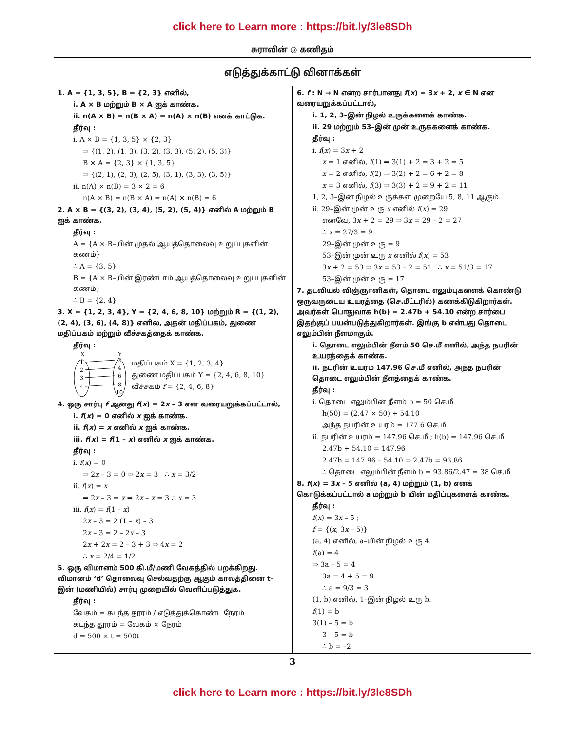click here to Learn more : https://bit.ly/3le8SDh
சுராவின் ◎ கணிதம்
எடுத்துக்காட்டு வினாக்கள்
1. A = {1, 3, 5}, B = {2, 3} எனில்,
i. A × B மற்றும் B × A ஐக் காண்க.
ii. n(A × B) = n(B × A) = n(A) × n(B) எனக் காட்டுக.
தீர்வு :
i. A × B = {1, 3, 5} × {2, 3}
⇒ {(1, 2), (1, 3), (3, 2), (3, 3), (5, 2), (5, 3)}
B × A = {2, 3} × {1, 3, 5}
⇒ {(2, 1), (2, 3), (2, 5), (3, 1), (3, 3), (3, 5)}
ii. n(A) × n(B) = 3 × 2 = 6
n(A × B) = n(B × A) = n(A) × n(B) = 6
2. A × B = {(3, 2), (3, 4), (5, 2), (5, 4)} எனில் A மற்றும் B ஐக் காண்க.
தீர்வு :
A = {A × B–யின் முதல் ஆயத்தொலைவு உறுப்புகளின் கணம்}
∴ A = {3, 5}
B = {A × B–யின் இரண்டாம் ஆயத்தொலைவு உறுப்புகளின் கணம்}
∴ B = {2, 4}
3. X = {1, 2, 3, 4}, Y = {2, 4, 6, 8, 10} மற்றும் R = {(1, 2), (2, 4), (3, 6), (4, 8)} எனில், அதன் மதிப்பகம், துணை மதிப்பகம் மற்றும் வீச்சகத்தைக் காண்க.
தீர்வு :
X
Y
1
2
3
4
2
4
6
8
10
மதிப்பகம் X = {1, 2, 3, 4}
துணை மதிப்பகம் Y = {2, 4, 6, 8, 10}
வீச்சகம் f = {2, 4, 6, 8}
4. ஒரு சார்பு f ஆனது f(x) = 2x – 3 என வரையறுக்கப்பட்டால்,
i. f(x) = 0 எனில் x ஐக் காண்க.
ii. f(x) = x எனில் x ஐக் காண்க.
iii. f(x) = f(1 – x) எனில் x ஐக் காண்க.
தீர்வு :
i. f(x) = 0
⇒ 2x – 3 = 0 ⇒ 2x = 3 ∴ x = 3/2
ii. f(x) = x
⇒ 2x – 3 = x ⇒ 2x – x = 3 ∴ x = 3
iii. f(x) = f(1 – x)
2x – 3 = 2 (1 – x) – 3
2x – 3 = 2 – 2x – 3
2x + 2x = 2 – 3 + 3 ⇒ 4x = 2
∴ x = 2/4 = 1/2
5. ஒரு விமானம் 500 கி.மீ/மணி வேகத்தில் பறக்கிறது. விமானம் ‘d’ தொலைவு செல்வதற்கு ஆகும் காலத்தினை t–இன் (மணியில்) சார்பு முறையில் வெளிப்படுத்துக.
தீர்வு :
வேகம் = கடந்த தூரம் / எடுத்துக்கொண்ட நேரம்
கடந்த தூரம் = வேகம் × நேரம்
d = 500 × t = 500t
6. f : N → N என்ற சார்பானது f(x) = 3x + 2, x ∈ N என வரையறுக்கப்பட்டால்,
i. 1, 2, 3–இன் நிழல் உருக்களைக் காண்க.
ii. 29 மற்றும் 53–இன் முன் உருக்களைக் காண்க.
தீர்வு :
i. f(x) = 3x + 2
x = 1 எனில், f(1) ⇒ 3(1) + 2 = 3 + 2 = 5
x = 2 எனில், f(2) ⇒ 3(2) + 2 = 6 + 2 = 8
x = 3 எனில், f(3) ⇒ 3(3) + 2 = 9 + 2 = 11
1, 2, 3–இன் நிழல் உருக்கள் முறையே 5, 8, 11 ஆகும்.
ii. 29–இன் முன் உரு x எனில் f(x) = 29
எனவே, 3x + 2 = 29 ⇒ 3x = 29 – 2 = 27
∴ x = 27/3 = 9
29–இன் முன் உரு = 9
53–இன் முன் உரு x எனில் f(x) = 53
3x + 2 = 53 ⇒ 3x = 53 – 2 = 51 ∴ x = 51/3 = 17
53–இன் முன் உரு = 17
7. தடவியல் விஞ்ஞானிகள், தொடை எலும்புகளைக் கொண்டு ஒருவருடைய உயரத்தை (செ.மீட்டரில்) கணக்கிடுகிறார்கள். அவர்கள் பொதுவாக h(b) = 2.47b + 54.10 என்ற சார்பை இதற்குப் பயன்படுத்துகிறார்கள். இங்கு b என்பது தொடை எலும்பின் நீளமாகும்.
i. தொடை எலும்பின் நீளம் 50 செ.மீ எனில், அந்த நபரின் உயரத்தைக் காண்க.
ii. நபரின் உயரம் 147.96 செ.மீ எனில், அந்த நபரின் தொடை எலும்பின் நீளத்தைக் காண்க.
தீர்வு :
i. தொடை எலும்பின் நீளம் b = 50 செ.மீ
h(50) = (2.47 × 50) + 54.10
அந்த நபரின் உயரம் = 177.6 செ.மீ
ii. நபரின் உயரம் = 147.96 செ.மீ ; h(b) = 147.96 செ.மீ
2.47b + 54.10 = 147.96
2.47b = 147.96 – 54.10 ⇒ 2.47b = 93.86
∴ தொடை எலும்பின் நீளம் b = 93.86/2.47 = 38 செ.மீ
8. f(x) = 3x – 5 எனில் (a, 4) மற்றும் (1, b) எனக் கொடுக்கப்பட்டால் a மற்றும் b யின் மதிப்புகளைக் காண்க.
தீர்வு :
f(x) = 3x – 5 ;
f = {(x, 3x – 5)}
(a, 4) எனில், a–யின் நிழல் உரு 4.
f(a) = 4
⇒ 3a – 5 = 4
3a = 4 + 5 = 9
∴ a = 9/3 = 3
(1, b) எனில், 1–இன் நிழல் உரு b.
f(1) = b
3(1) – 5 = b
3 – 5 = b
∴ b = –2
3
click here to Learn more : https://bit.ly/3le8SDh